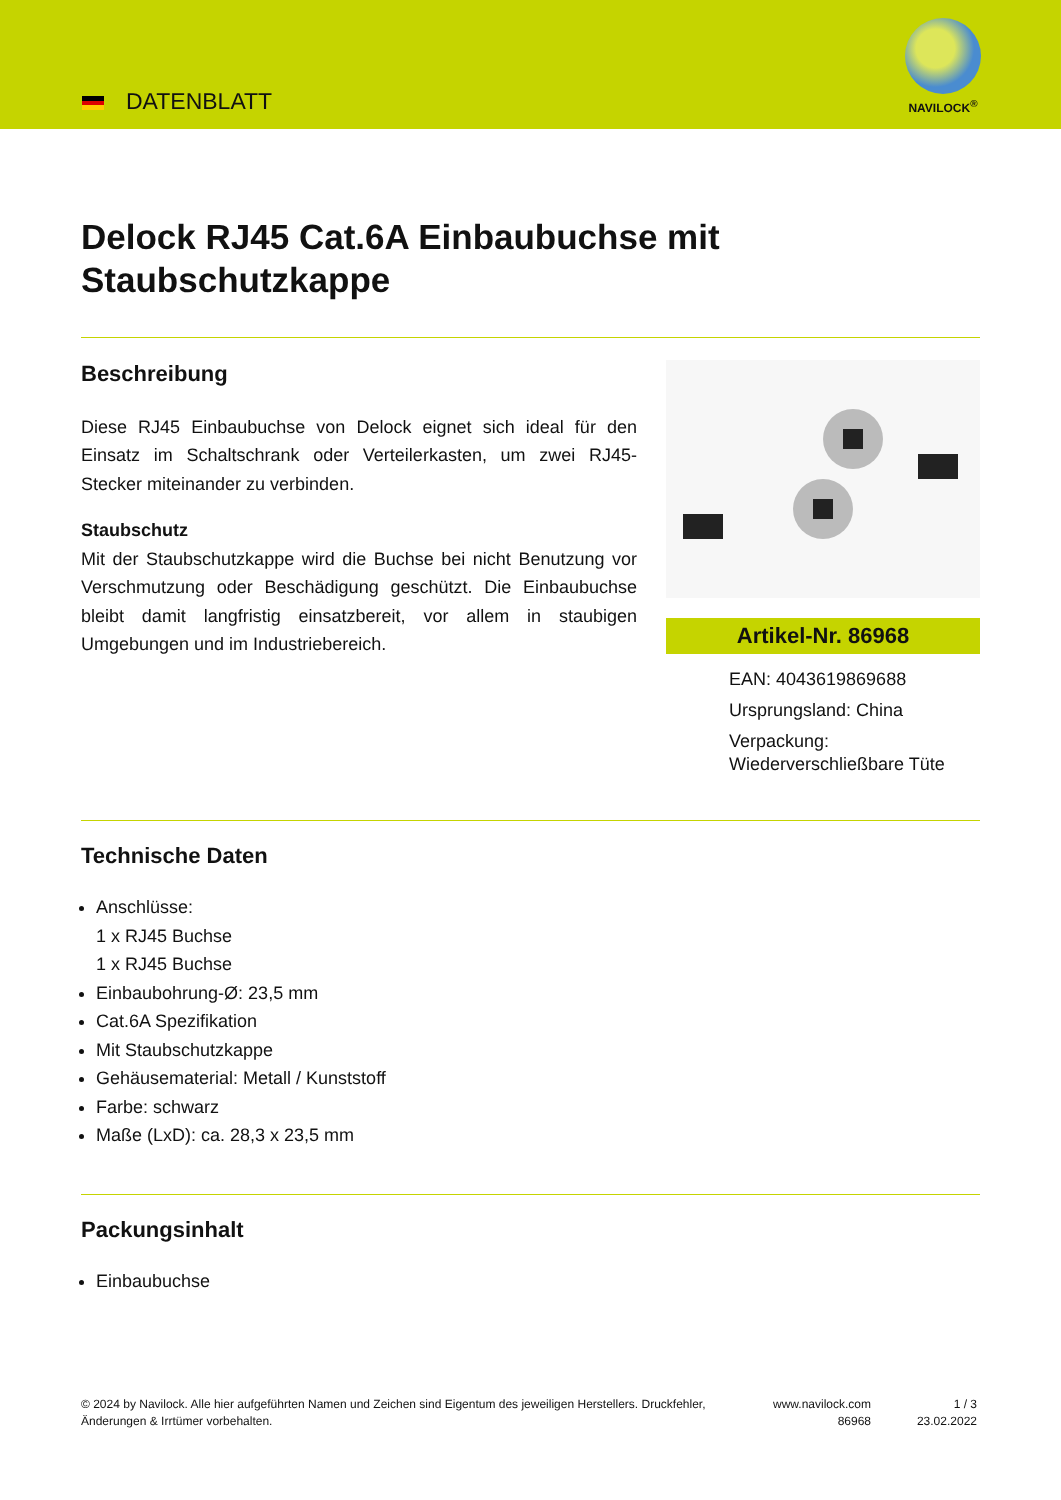DATENBLATT
NAVILOCK<sup>®</sup>
Delock RJ45 Cat.6A Einbaubuchse mit Staubschutzkappe
Beschreibung
Diese RJ45 Einbaubuchse von Delock eignet sich ideal für den Einsatz im Schaltschrank oder Verteilerkasten, um zwei RJ45-Stecker miteinander zu verbinden.
Staubschutz
Mit der Staubschutzkappe wird die Buchse bei nicht Benutzung vor Verschmutzung oder Beschädigung geschützt. Die Einbaubuchse bleibt damit langfristig einsatzbereit, vor allem in staubigen Umgebungen und im Industriebereich.
Artikel-Nr. 86968
EAN: 4043619869688
Ursprungsland: China
Verpackung:
Wiederverschließbare Tüte
Technische Daten
Anschlüsse:
1 x RJ45 Buchse
1 x RJ45 Buchse
Einbaubohrung-Ø: 23,5 mm
Cat.6A Spezifikation
Mit Staubschutzkappe
Gehäusematerial: Metall / Kunststoff
Farbe: schwarz
Maße (LxD): ca. 28,3 x 23,5 mm
Packungsinhalt
Einbaubuchse
© 2024 by Navilock. Alle hier aufgeführten Namen und Zeichen sind Eigentum des jeweiligen Herstellers. Druckfehler, Änderungen & Irrtümer vorbehalten.
www.navilock.com
86968
1 / 3
23.02.2022